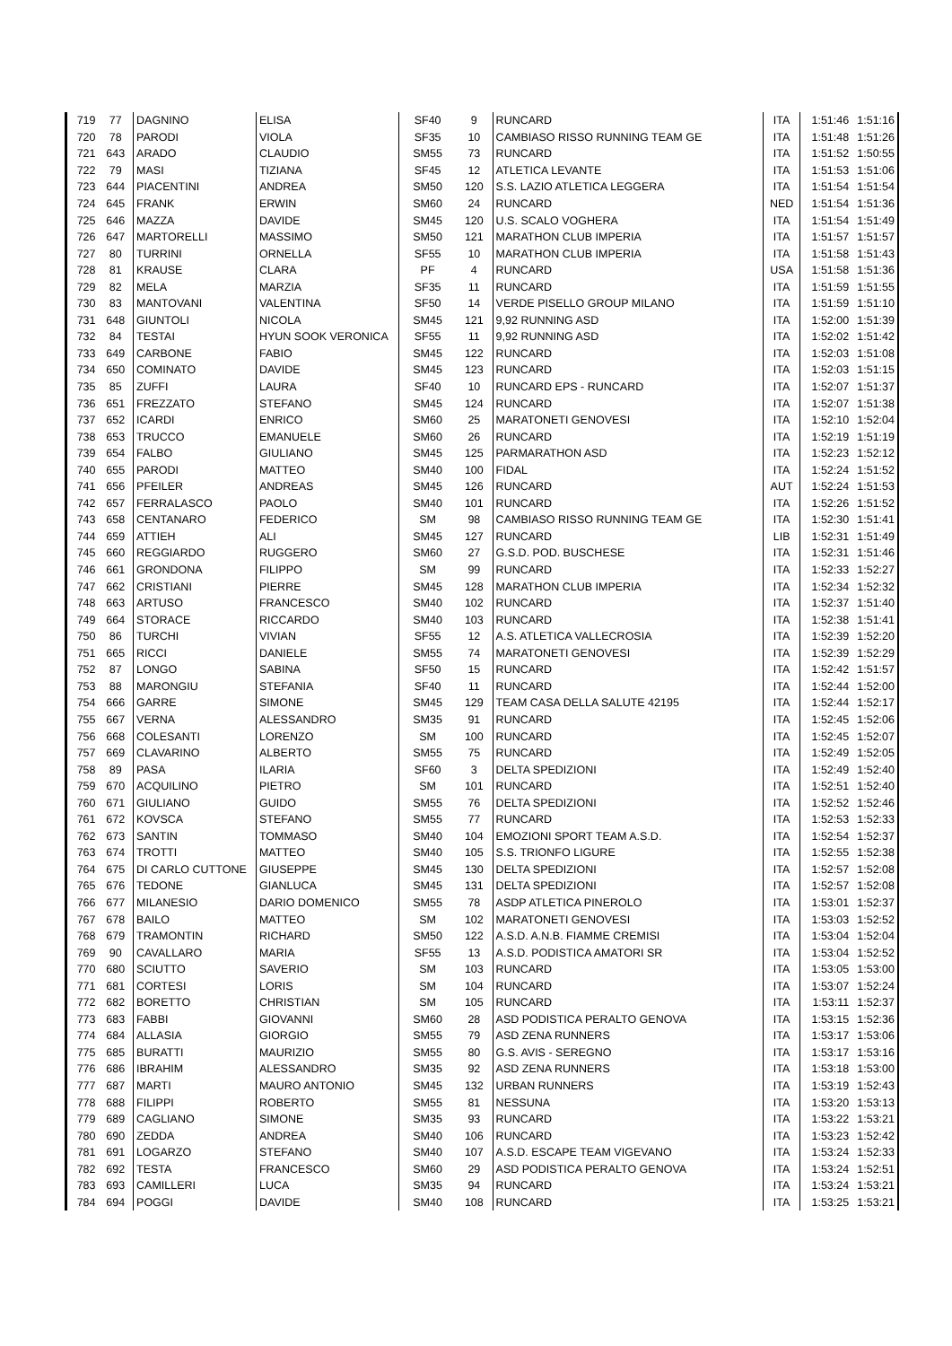| 719 | 77 | DAGNINO | ELISA | SF40 | 9 | RUNCARD | ITA | 1:51:46 | 1:51:16 |
| 720 | 78 | PARODI | VIOLA | SF35 | 10 | CAMBIASO RISSO RUNNING TEAM GE | ITA | 1:51:48 | 1:51:26 |
| 721 | 643 | ARADO | CLAUDIO | SM55 | 73 | RUNCARD | ITA | 1:51:52 | 1:50:55 |
| 722 | 79 | MASI | TIZIANA | SF45 | 12 | ATLETICA LEVANTE | ITA | 1:51:53 | 1:51:06 |
| 723 | 644 | PIACENTINI | ANDREA | SM50 | 120 | S.S. LAZIO ATLETICA LEGGERA | ITA | 1:51:54 | 1:51:54 |
| 724 | 645 | FRANK | ERWIN | SM60 | 24 | RUNCARD | NED | 1:51:54 | 1:51:36 |
| 725 | 646 | MAZZA | DAVIDE | SM45 | 120 | U.S. SCALO VOGHERA | ITA | 1:51:54 | 1:51:49 |
| 726 | 647 | MARTORELLI | MASSIMO | SM50 | 121 | MARATHON CLUB IMPERIA | ITA | 1:51:57 | 1:51:57 |
| 727 | 80 | TURRINI | ORNELLA | SF55 | 10 | MARATHON CLUB IMPERIA | ITA | 1:51:58 | 1:51:43 |
| 728 | 81 | KRAUSE | CLARA | PF | 4 | RUNCARD | USA | 1:51:58 | 1:51:36 |
| 729 | 82 | MELA | MARZIA | SF35 | 11 | RUNCARD | ITA | 1:51:59 | 1:51:55 |
| 730 | 83 | MANTOVANI | VALENTINA | SF50 | 14 | VERDE PISELLO GROUP MILANO | ITA | 1:51:59 | 1:51:10 |
| 731 | 648 | GIUNTOLI | NICOLA | SM45 | 121 | 9,92 RUNNING ASD | ITA | 1:52:00 | 1:51:39 |
| 732 | 84 | TESTAI | HYUN SOOK VERONICA | SF55 | 11 | 9,92 RUNNING ASD | ITA | 1:52:02 | 1:51:42 |
| 733 | 649 | CARBONE | FABIO | SM45 | 122 | RUNCARD | ITA | 1:52:03 | 1:51:08 |
| 734 | 650 | COMINATO | DAVIDE | SM45 | 123 | RUNCARD | ITA | 1:52:03 | 1:51:15 |
| 735 | 85 | ZUFFI | LAURA | SF40 | 10 | RUNCARD EPS - RUNCARD | ITA | 1:52:07 | 1:51:37 |
| 736 | 651 | FREZZATO | STEFANO | SM45 | 124 | RUNCARD | ITA | 1:52:07 | 1:51:38 |
| 737 | 652 | ICARDI | ENRICO | SM60 | 25 | MARATONETI GENOVESI | ITA | 1:52:10 | 1:52:04 |
| 738 | 653 | TRUCCO | EMANUELE | SM60 | 26 | RUNCARD | ITA | 1:52:19 | 1:51:19 |
| 739 | 654 | FALBO | GIULIANO | SM45 | 125 | PARMARATHON ASD | ITA | 1:52:23 | 1:52:12 |
| 740 | 655 | PARODI | MATTEO | SM40 | 100 | FIDAL | ITA | 1:52:24 | 1:51:52 |
| 741 | 656 | PFEILER | ANDREAS | SM45 | 126 | RUNCARD | AUT | 1:52:24 | 1:51:53 |
| 742 | 657 | FERRALASCO | PAOLO | SM40 | 101 | RUNCARD | ITA | 1:52:26 | 1:51:52 |
| 743 | 658 | CENTANARO | FEDERICO | SM | 98 | CAMBIASO RISSO RUNNING TEAM GE | ITA | 1:52:30 | 1:51:41 |
| 744 | 659 | ATTIEH | ALI | SM45 | 127 | RUNCARD | LIB | 1:52:31 | 1:51:49 |
| 745 | 660 | REGGIARDO | RUGGERO | SM60 | 27 | G.S.D. POD. BUSCHESE | ITA | 1:52:31 | 1:51:46 |
| 746 | 661 | GRONDONA | FILIPPO | SM | 99 | RUNCARD | ITA | 1:52:33 | 1:52:27 |
| 747 | 662 | CRISTIANI | PIERRE | SM45 | 128 | MARATHON CLUB IMPERIA | ITA | 1:52:34 | 1:52:32 |
| 748 | 663 | ARTUSO | FRANCESCO | SM40 | 102 | RUNCARD | ITA | 1:52:37 | 1:51:40 |
| 749 | 664 | STORACE | RICCARDO | SM40 | 103 | RUNCARD | ITA | 1:52:38 | 1:51:41 |
| 750 | 86 | TURCHI | VIVIAN | SF55 | 12 | A.S. ATLETICA VALLECROSIA | ITA | 1:52:39 | 1:52:20 |
| 751 | 665 | RICCI | DANIELE | SM55 | 74 | MARATONETI GENOVESI | ITA | 1:52:39 | 1:52:29 |
| 752 | 87 | LONGO | SABINA | SF50 | 15 | RUNCARD | ITA | 1:52:42 | 1:51:57 |
| 753 | 88 | MARONGIU | STEFANIA | SF40 | 11 | RUNCARD | ITA | 1:52:44 | 1:52:00 |
| 754 | 666 | GARRE | SIMONE | SM45 | 129 | TEAM CASA DELLA SALUTE 42195 | ITA | 1:52:44 | 1:52:17 |
| 755 | 667 | VERNA | ALESSANDRO | SM35 | 91 | RUNCARD | ITA | 1:52:45 | 1:52:06 |
| 756 | 668 | COLESANTI | LORENZO | SM | 100 | RUNCARD | ITA | 1:52:45 | 1:52:07 |
| 757 | 669 | CLAVARINO | ALBERTO | SM55 | 75 | RUNCARD | ITA | 1:52:49 | 1:52:05 |
| 758 | 89 | PASA | ILARIA | SF60 | 3 | DELTA SPEDIZIONI | ITA | 1:52:49 | 1:52:40 |
| 759 | 670 | ACQUILINO | PIETRO | SM | 101 | RUNCARD | ITA | 1:52:51 | 1:52:40 |
| 760 | 671 | GIULIANO | GUIDO | SM55 | 76 | DELTA SPEDIZIONI | ITA | 1:52:52 | 1:52:46 |
| 761 | 672 | KOVSCA | STEFANO | SM55 | 77 | RUNCARD | ITA | 1:52:53 | 1:52:33 |
| 762 | 673 | SANTIN | TOMMASO | SM40 | 104 | EMOZIONI SPORT TEAM A.S.D. | ITA | 1:52:54 | 1:52:37 |
| 763 | 674 | TROTTI | MATTEO | SM40 | 105 | S.S. TRIONFO LIGURE | ITA | 1:52:55 | 1:52:38 |
| 764 | 675 | DI CARLO CUTTONE | GIUSEPPE | SM45 | 130 | DELTA SPEDIZIONI | ITA | 1:52:57 | 1:52:08 |
| 765 | 676 | TEDONE | GIANLUCA | SM45 | 131 | DELTA SPEDIZIONI | ITA | 1:52:57 | 1:52:08 |
| 766 | 677 | MILANESIO | DARIO DOMENICO | SM55 | 78 | ASDP ATLETICA PINEROLO | ITA | 1:53:01 | 1:52:37 |
| 767 | 678 | BAILO | MATTEO | SM | 102 | MARATONETI GENOVESI | ITA | 1:53:03 | 1:52:52 |
| 768 | 679 | TRAMONTIN | RICHARD | SM50 | 122 | A.S.D. A.N.B. FIAMME CREMISI | ITA | 1:53:04 | 1:52:04 |
| 769 | 90 | CAVALLARO | MARIA | SF55 | 13 | A.S.D. PODISTICA AMATORI SR | ITA | 1:53:04 | 1:52:52 |
| 770 | 680 | SCIUTTO | SAVERIO | SM | 103 | RUNCARD | ITA | 1:53:05 | 1:53:00 |
| 771 | 681 | CORTESI | LORIS | SM | 104 | RUNCARD | ITA | 1:53:07 | 1:52:24 |
| 772 | 682 | BORETTO | CHRISTIAN | SM | 105 | RUNCARD | ITA | 1:53:11 | 1:52:37 |
| 773 | 683 | FABBI | GIOVANNI | SM60 | 28 | ASD PODISTICA PERALTO GENOVA | ITA | 1:53:15 | 1:52:36 |
| 774 | 684 | ALLASIA | GIORGIO | SM55 | 79 | ASD ZENA RUNNERS | ITA | 1:53:17 | 1:53:06 |
| 775 | 685 | BURATTI | MAURIZIO | SM55 | 80 | G.S. AVIS - SEREGNO | ITA | 1:53:17 | 1:53:16 |
| 776 | 686 | IBRAHIM | ALESSANDRO | SM35 | 92 | ASD ZENA RUNNERS | ITA | 1:53:18 | 1:53:00 |
| 777 | 687 | MARTI | MAURO ANTONIO | SM45 | 132 | URBAN RUNNERS | ITA | 1:53:19 | 1:52:43 |
| 778 | 688 | FILIPPI | ROBERTO | SM55 | 81 | NESSUNA | ITA | 1:53:20 | 1:53:13 |
| 779 | 689 | CAGLIANO | SIMONE | SM35 | 93 | RUNCARD | ITA | 1:53:22 | 1:53:21 |
| 780 | 690 | ZEDDA | ANDREA | SM40 | 106 | RUNCARD | ITA | 1:53:23 | 1:52:42 |
| 781 | 691 | LOGARZO | STEFANO | SM40 | 107 | A.S.D. ESCAPE TEAM VIGEVANO | ITA | 1:53:24 | 1:52:33 |
| 782 | 692 | TESTA | FRANCESCO | SM60 | 29 | ASD PODISTICA PERALTO GENOVA | ITA | 1:53:24 | 1:52:51 |
| 783 | 693 | CAMILLERI | LUCA | SM35 | 94 | RUNCARD | ITA | 1:53:24 | 1:53:21 |
| 784 | 694 | POGGI | DAVIDE | SM40 | 108 | RUNCARD | ITA | 1:53:25 | 1:53:21 |